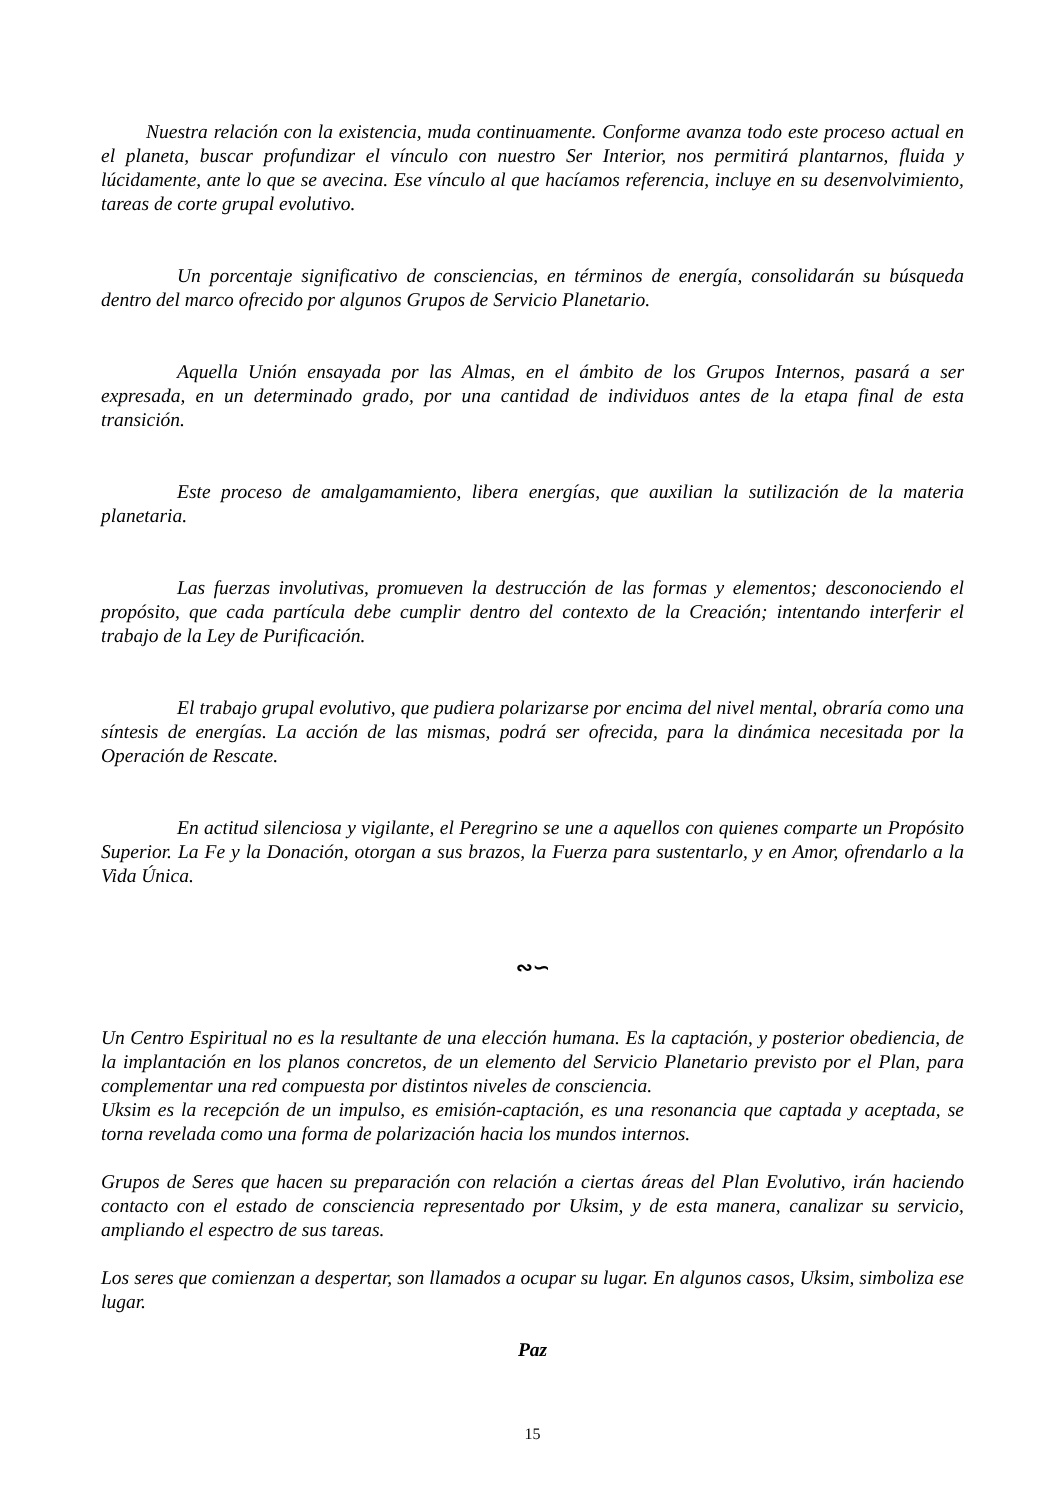Nuestra relación con la existencia, muda continuamente. Conforme avanza todo este proceso actual en el planeta, buscar profundizar el vínculo con nuestro Ser Interior, nos permitirá plantarnos, fluida y lúcidamente, ante lo que se avecina. Ese vínculo al que hacíamos referencia, incluye en su desenvolvimiento, tareas de corte grupal evolutivo.
Un porcentaje significativo de consciencias, en términos de energía, consolidarán su búsqueda dentro del marco ofrecido por algunos Grupos de Servicio Planetario.
Aquella Unión ensayada por las Almas, en el ámbito de los Grupos Internos, pasará a ser expresada, en un determinado grado, por una cantidad de individuos antes de la etapa final de esta transición.
Este proceso de amalgamamiento, libera energías, que auxilian la sutilización de la materia planetaria.
Las fuerzas involutivas, promueven la destrucción de las formas y elementos; desconociendo el propósito, que cada partícula debe cumplir dentro del contexto de la Creación; intentando interferir el trabajo de la Ley de Purificación.
El trabajo grupal evolutivo, que pudiera polarizarse por encima del nivel mental, obraría como una síntesis de energías. La acción de las mismas, podrá ser ofrecida, para la dinámica necesitada por la Operación de Rescate.
En actitud silenciosa y vigilante, el Peregrino se une a aquellos con quienes comparte un Propósito Superior. La Fe y la Donación, otorgan a sus brazos, la Fuerza para sustentarlo, y en Amor, ofrendarlo a la Vida Única.
∾∽
Un Centro Espiritual no es la resultante de una elección humana. Es la captación, y posterior obediencia, de la implantación en los planos concretos, de un elemento del Servicio Planetario previsto por el Plan, para complementar una red compuesta por distintos niveles de consciencia.
Uksim es la recepción de un impulso, es emisión-captación, es una resonancia que captada y aceptada, se torna revelada como una forma de polarización hacia los mundos internos.
Grupos de Seres que hacen su preparación con relación a ciertas áreas del Plan Evolutivo, irán haciendo contacto con el estado de consciencia representado por Uksim, y de esta manera, canalizar su servicio, ampliando el espectro de sus tareas.
Los seres que comienzan a despertar, son llamados a ocupar su lugar. En algunos casos, Uksim, simboliza ese lugar.
Paz
15